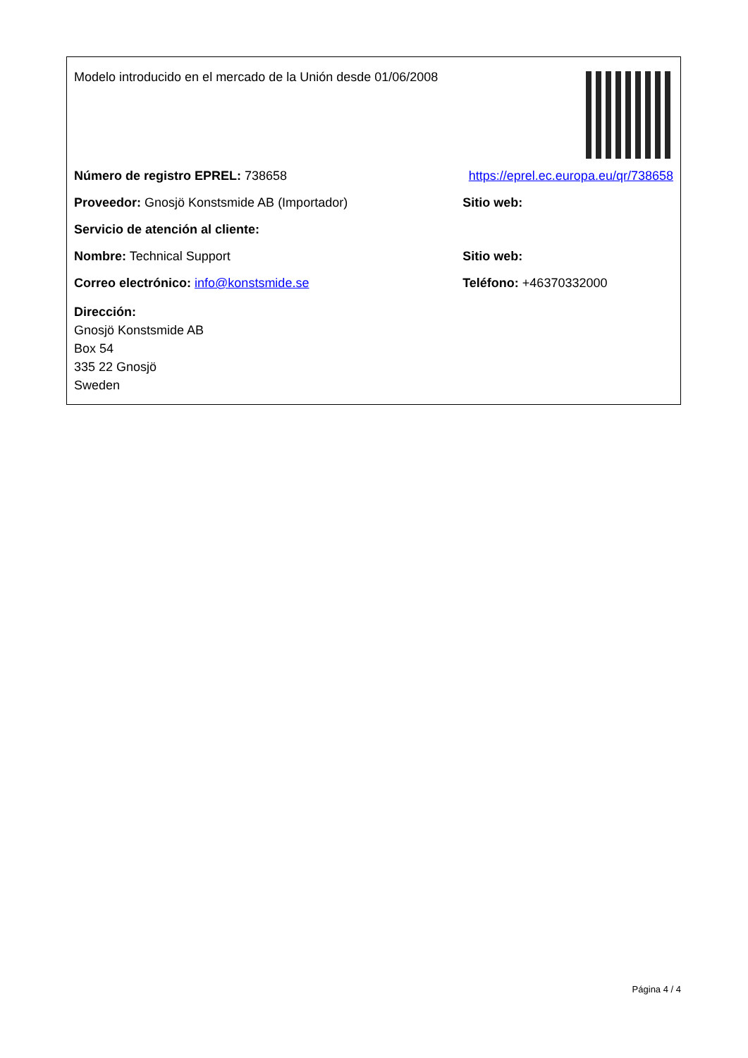| Modelo introducido en el mercado de la Unión desde 01/06/2008 | |
| Número de registro EPREL: 738658 | https://eprel.ec.europa.eu/qr/738658 |
| Proveedor: Gnosjö Konstsmide AB (Importador) | Sitio web: |
| Servicio de atención al cliente: | |
| Nombre: Technical Support | Sitio web: |
| Correo electrónico: info@konstsmide.se | Teléfono: +46370332000 |
| Dirección: Gnosjö Konstsmide AB Box 54 335 22 Gnosjö Sweden | |
Página 4 / 4